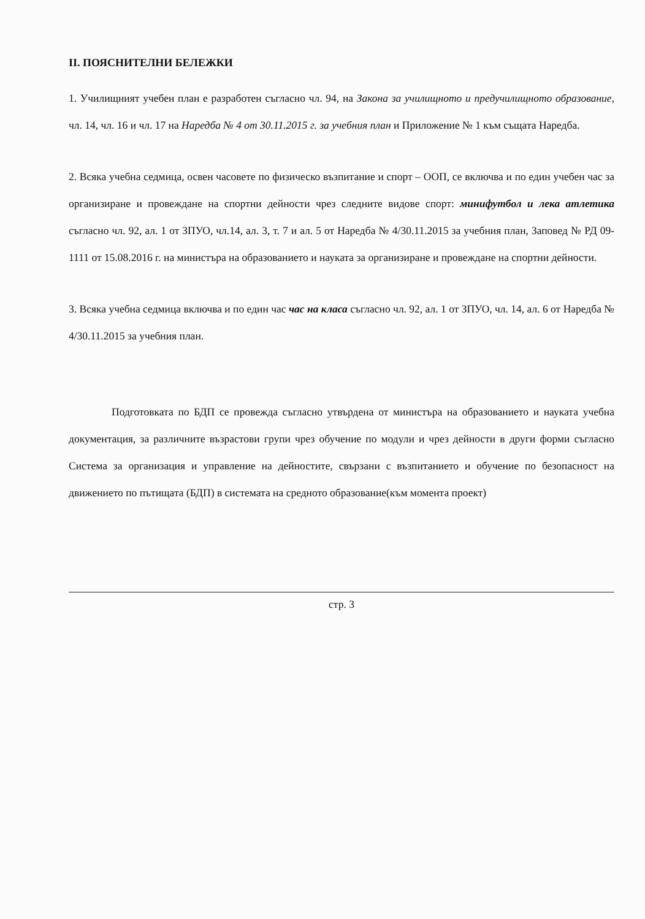II. ПОЯСНИТЕЛНИ БЕЛЕЖКИ
1. Училищният учебен план е разработен съгласно чл. 94, на Закона за училищното и предучилищното образование, чл. 14, чл. 16 и чл. 17 на Наредба № 4 от 30.11.2015 г. за учебния план и Приложение № 1 към същата Наредба.
2. Всяка учебна седмица, освен часовете по физическо възпитание и спорт – ООП, се включва и по един учебен час за организиране и провеждане на спортни дейности чрез следните видове спорт: минифутбол и лека атлетика съгласно чл. 92, ал. 1 от ЗПУО, чл.14, ал. 3, т. 7 и ал. 5 от Наредба № 4/30.11.2015 за учебния план, Заповед № РД 09-1111 от 15.08.2016 г. на министъра на образованието и науката за организиране и провеждане на спортни дейности.
3. Всяка учебна седмица включва и по един час час на класа съгласно чл. 92, ал. 1 от ЗПУО, чл. 14, ал. 6 от Наредба № 4/30.11.2015 за учебния план.
Подготовката по БДП се провежда съгласно утвърдена от министъра на образованието и науката учебна документация, за различните възрастови групи чрез обучение по модули и чрез дейности в други форми съгласно Система за организация и управление на дейностите, свързани с възпитанието и обучение по безопасност на движението по пътищата (БДП) в системата на средното образование(към момента проект)
стр. 3